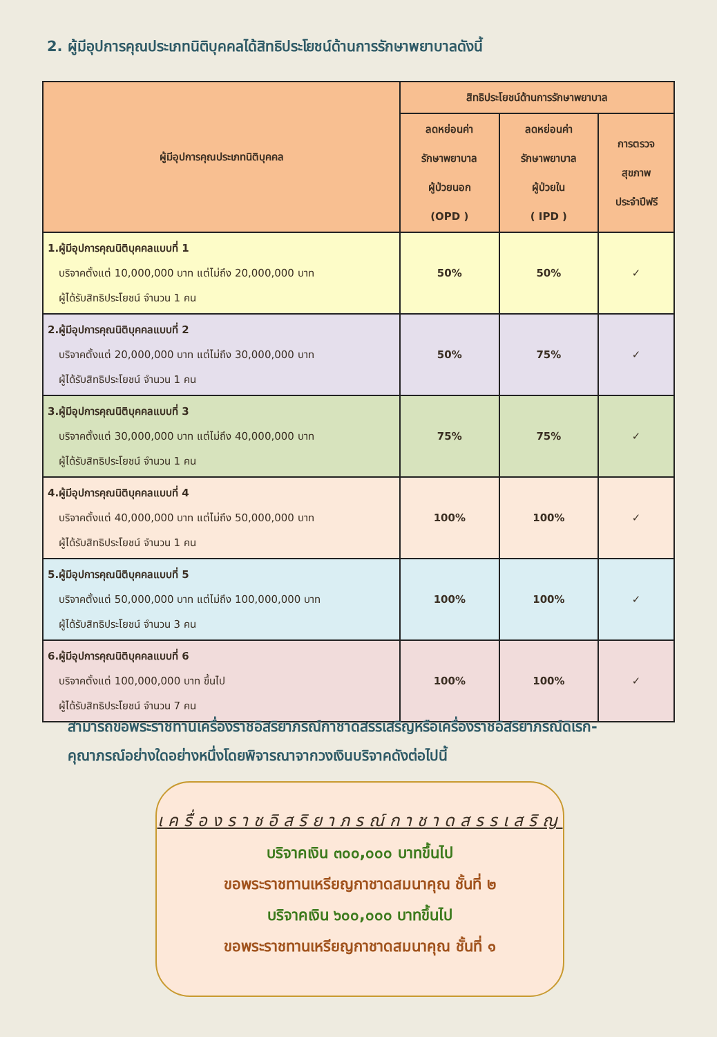2. ผู้มีอุปการคุณประเภทนิติบุคคลได้สิทธิประโยชน์ด้านการรักษาพยาบาลดังนี้
| ผู้มีอุปการคุณประเภทนิติบุคคล | สิทธิประโยชน์ด้านการรักษาพยาบาล | | |
| --- | --- | --- | --- |
| | ลดหย่อนค่า รักษาพยาบาล ผู้ป่วยนอก (OPD ) | ลดหย่อนค่า รักษาพยาบาล ผู้ป่วยใน ( IPD ) | การตรวจ สุขภาพ ประจำปีฟรี |
| 1.ผู้มีอุปการคุณนิติบุคคลแบบที่ 1 บริจาคตั้งแต่ 10,000,000 บาท แต่ไม่ถึง 20,000,000 บาท ผู้ได้รับสิทธิประโยชน์ จำนวน 1 คน | 50% | 50% | ✓ |
| 2.ผู้มีอุปการคุณนิติบุคคลแบบที่ 2 บริจาคตั้งแต่ 20,000,000 บาท แต่ไม่ถึง 30,000,000 บาท ผู้ได้รับสิทธิประโยชน์ จำนวน 1 คน | 50% | 75% | ✓ |
| 3.ผู้มีอุปการคุณนิติบุคคลแบบที่ 3 บริจาคตั้งแต่ 30,000,000 บาท แต่ไม่ถึง 40,000,000 บาท ผู้ได้รับสิทธิประโยชน์ จำนวน 1 คน | 75% | 75% | ✓ |
| 4.ผู้มีอุปการคุณนิติบุคคลแบบที่ 4 บริจาคตั้งแต่ 40,000,000 บาท แต่ไม่ถึง 50,000,000 บาท ผู้ได้รับสิทธิประโยชน์ จำนวน 1 คน | 100% | 100% | ✓ |
| 5.ผู้มีอุปการคุณนิติบุคคลแบบที่ 5 บริจาคตั้งแต่ 50,000,000 บาท แต่ไม่ถึง 100,000,000 บาท ผู้ได้รับสิทธิประโยชน์ จำนวน 3 คน | 100% | 100% | ✓ |
| 6.ผู้มีอุปการคุณนิติบุคคลแบบที่ 6 บริจาคตั้งแต่ 100,000,000 บาท ขึ้นไป ผู้ได้รับสิทธิประโยชน์ จำนวน 7 คน | 100% | 100% | ✓ |
สามารถขอพระราชทานเครื่องราชอิสริยาภรณ์กาชาดสรรเสริญหรือเครื่องราชอิสริยาภรณ์ดิเรก-
คุณาภรณ์อย่างใดอย่างหนึ่งโดยพิจารณาจากวงเงินบริจาคดังต่อไปนี้
เครื่องราชอิสริยาภรณ์กาชาดสรรเสริญ
บริจาคเงิน ๓๐๐,๐๐๐ บาทขึ้นไป
ขอพระราชทานเหรียญกาชาดสมนาคุณ ชั้นที่ ๒
บริจาคเงิน ๖๐๐,๐๐๐ บาทขึ้นไป
ขอพระราชทานเหรียญกาชาดสมนาคุณ ชั้นที่ ๑